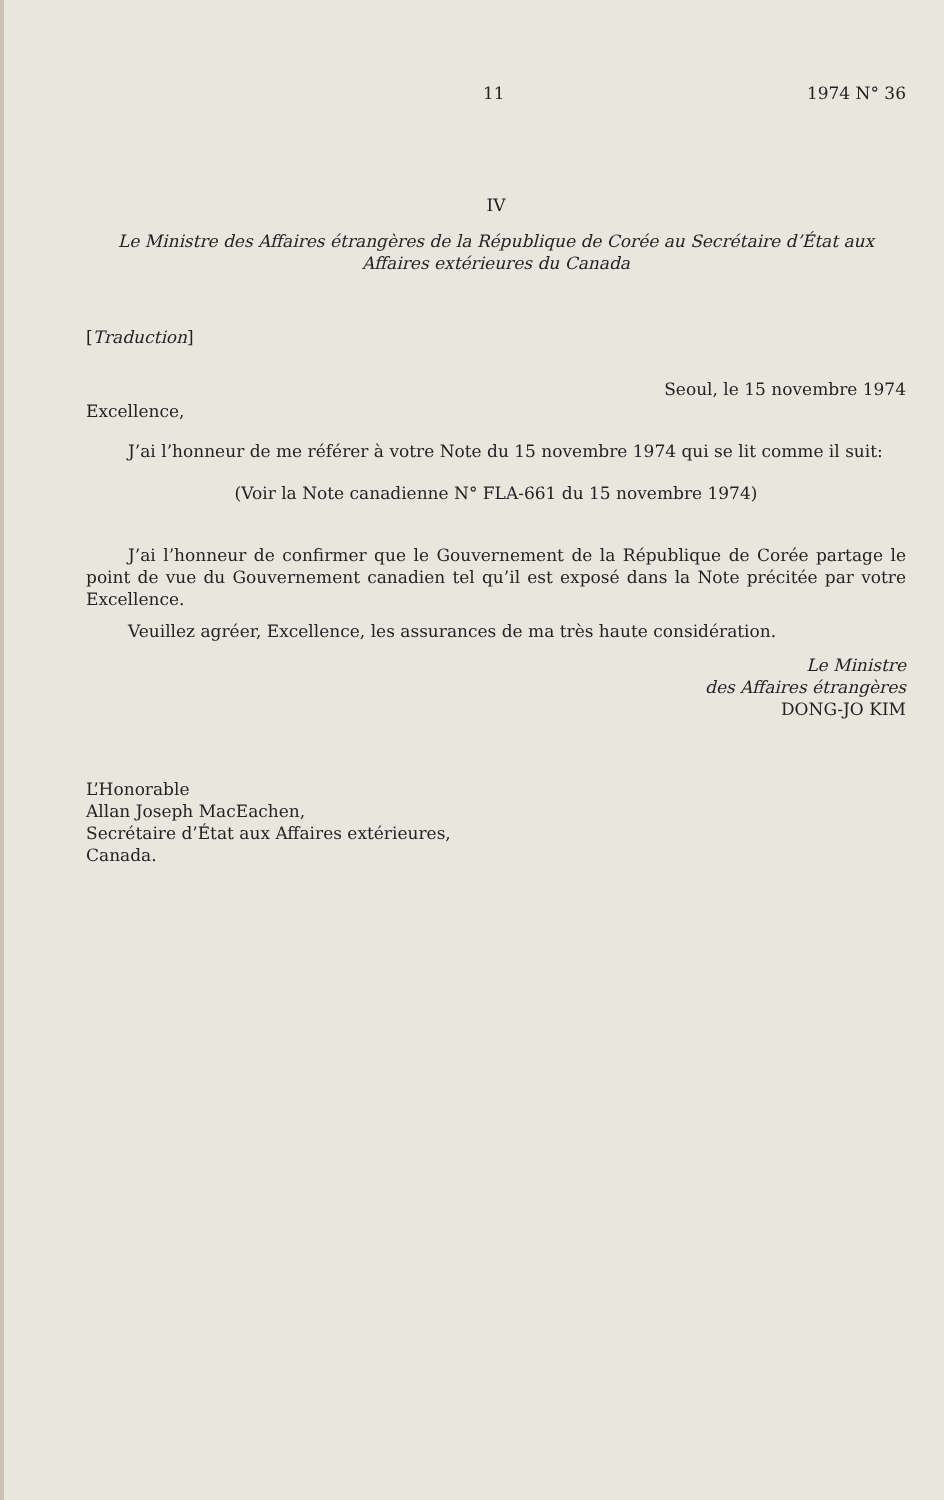11 1974 N° 36
IV
Le Ministre des Affaires étrangères de la République de Corée au Secrétaire d’État aux Affaires extérieures du Canada
[Traduction]
Seoul, le 15 novembre 1974
Excellence,
J’ai l’honneur de me référer à votre Note du 15 novembre 1974 qui se lit comme il suit:
(Voir la Note canadienne N° FLA-661 du 15 novembre 1974)
J’ai l’honneur de confirmer que le Gouvernement de la République de Corée partage le point de vue du Gouvernement canadien tel qu’il est exposé dans la Note précitée par votre Excellence.
Veuillez agréer, Excellence, les assurances de ma très haute considération.
Le Ministre
des Affaires étrangères
DONG-JO KIM
L’Honorable
Allan Joseph MacEachen,
Secrétaire d’État aux Affaires extérieures,
Canada.